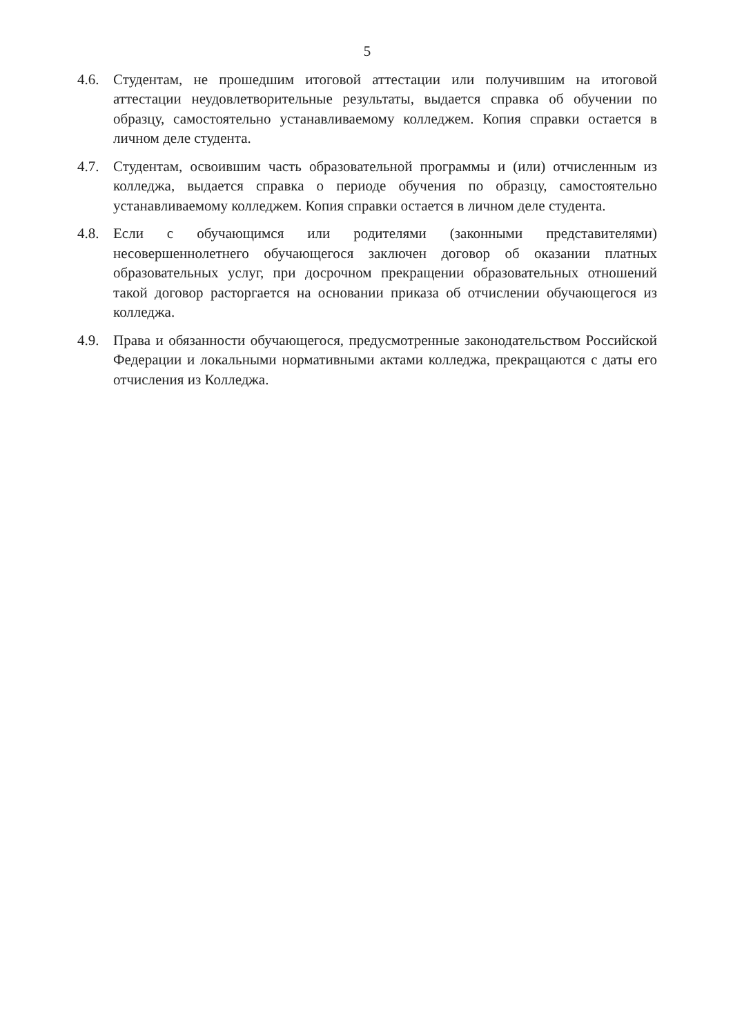5
4.6. Студентам, не прошедшим итоговой аттестации или получившим на итоговой аттестации неудовлетворительные результаты, выдается справка об обучении по образцу, самостоятельно устанавливаемому колледжем. Копия справки остается в личном деле студента.
4.7. Студентам, освоившим часть образовательной программы и (или) отчисленным из колледжа, выдается справка о периоде обучения по образцу, самостоятельно устанавливаемому колледжем. Копия справки остается в личном деле студента.
4.8. Если с обучающимся или родителями (законными представителями) несовершеннолетнего обучающегося заключен договор об оказании платных образовательных услуг, при досрочном прекращении образовательных отношений такой договор расторгается на основании приказа об отчислении обучающегося из колледжа.
4.9. Права и обязанности обучающегося, предусмотренные законодательством Российской Федерации и локальными нормативными актами колледжа, прекращаются с даты его отчисления из Колледжа.